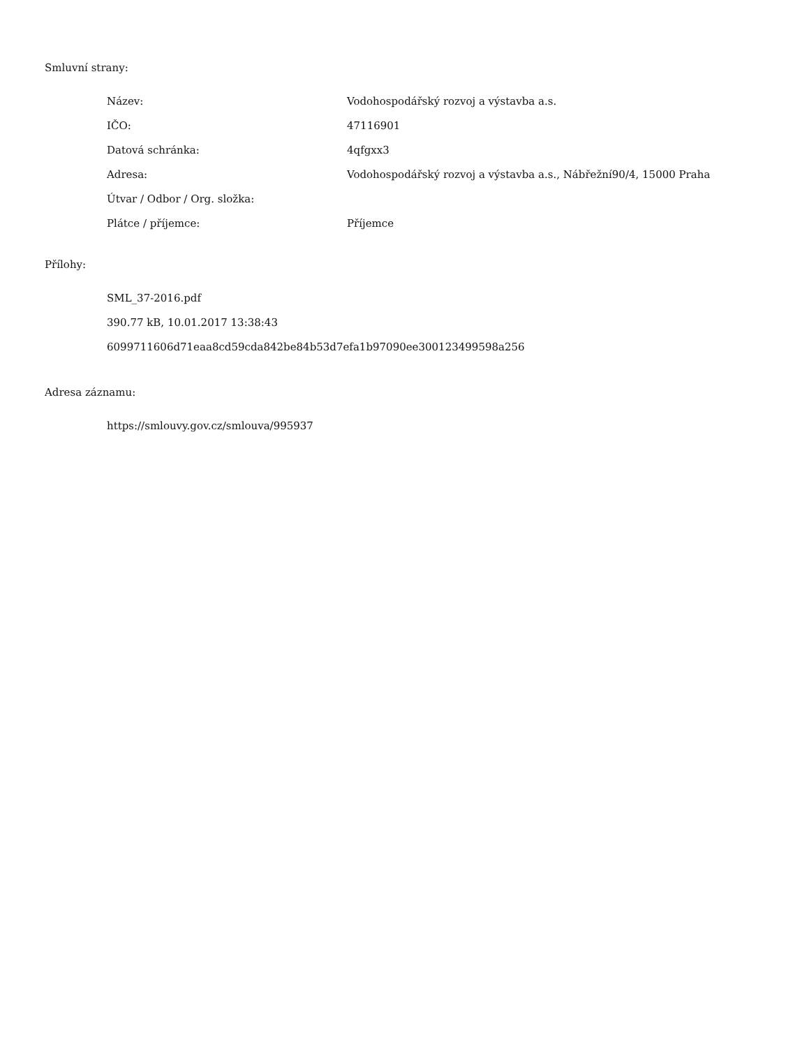Smluvní strany:
| Název: | Vodohospodářský rozvoj a výstavba a.s. |
| IČO: | 47116901 |
| Datová schránka: | 4qfgxx3 |
| Adresa: | Vodohospodářský rozvoj a výstavba a.s., Nábřežní90/4, 15000 Praha |
| Útvar / Odbor / Org. složka: | |
| Plátce / příjemce: | Příjemce |
Přílohy:
SML_37-2016.pdf
390.77 kB, 10.01.2017 13:38:43
6099711606d71eaa8cd59cda842be84b53d7efa1b97090ee300123499598a256
Adresa záznamu:
https://smlouvy.gov.cz/smlouva/995937